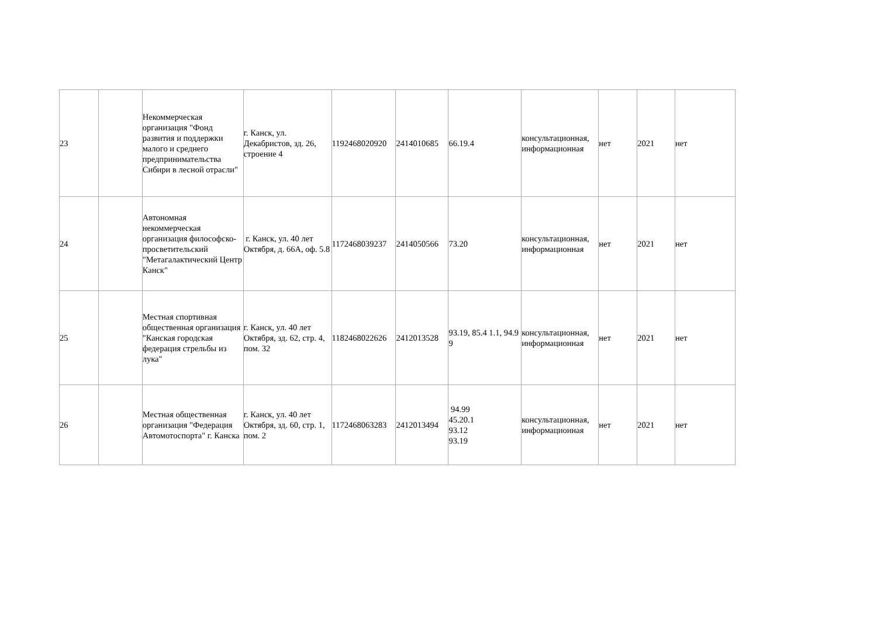| 23 | | Некоммерческая организация "Фонд развития и поддержки малого и среднего предпринимательства Сибири в лесной отрасли" | г. Канск, ул. Декабристов, зд. 26, строение 4 | 1192468020920 | 2414010685 | 66.19.4 | консультационная, информационная | нет | 2021 | нет |
| 24 | | Автономная некоммерческая организация философско-просветительский "Метагалактический Центр Канск" | г. Канск, ул. 40 лет Октября, д. 66А, оф. 5.8 | 1172468039237 | 2414050566 | 73.20 | консультационная, информационная | нет | 2021 | нет |
| 25 | | Местная спортивная общественная организация "Канская городская федерация стрельбы из лука" | г. Канск, ул. 40 лет Октября, зд. 62, стр. 4, пом. 32 | 1182468022626 | 2412013528 | 93.19, 85.4 1.1, 94.9 9 | консультационная, информационная | нет | 2021 | нет |
| 26 | | Местная общественная организация "Федерация Автомотоспорта" г. Канска | г. Канск, ул. 40 лет Октября, зд. 60, стр. 1, пом. 2 | 1172468063283 | 2412013494 | 94.99 45.20.1 93.12 93.19 | консультационная, информационная | нет | 2021 | нет |